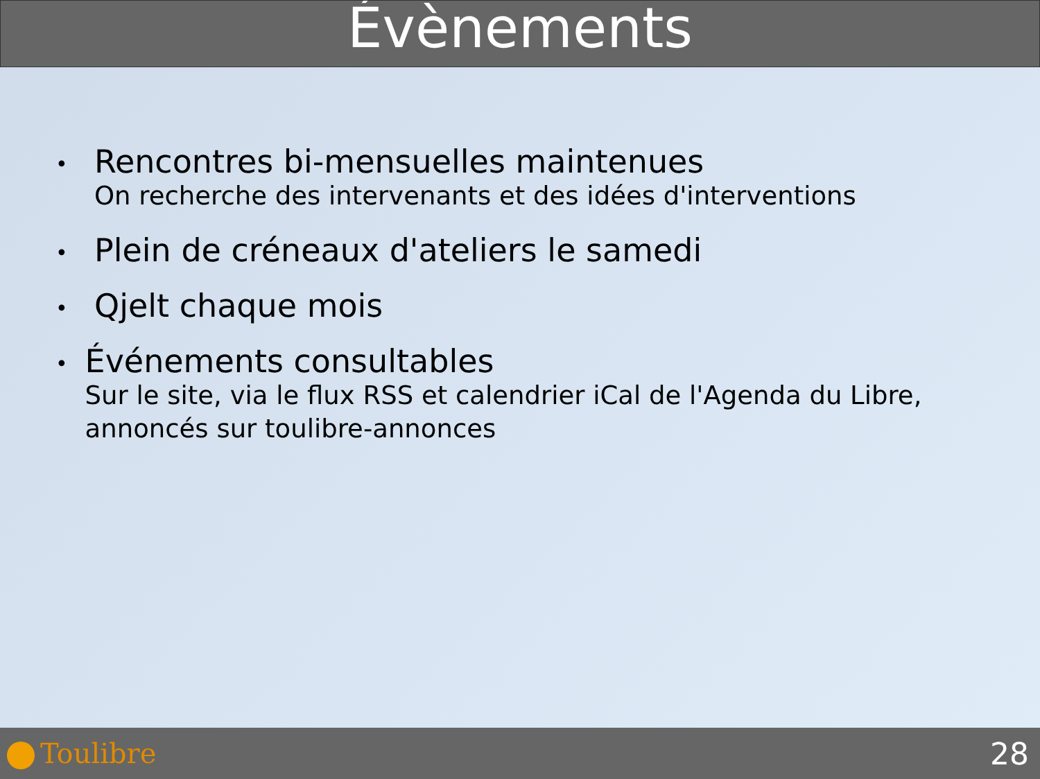Évènements
•
Rencontres bi-mensuelles maintenues
On recherche des intervenants et des idées d'interventions
•
Plein de créneaux d'ateliers le samedi
•
Qjelt chaque mois
•
Événements consultables
Sur le site, via le flux RSS et calendrier iCal de l'Agenda du Libre, annoncés sur toulibre-annonces
Toulibre 28